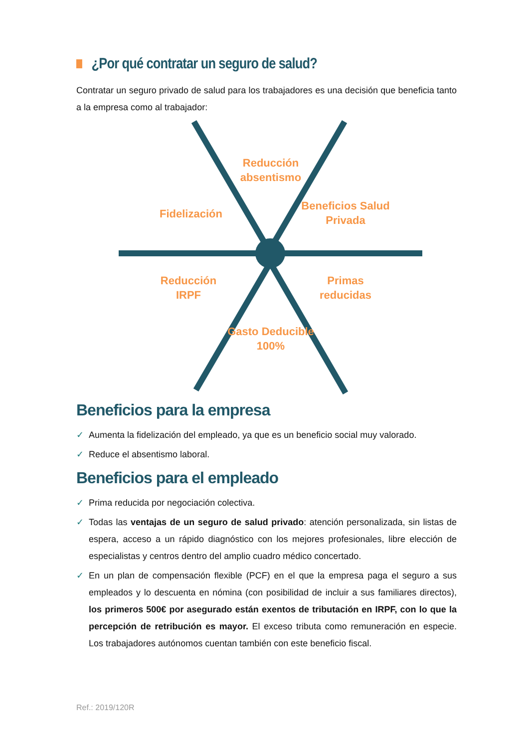¿Por qué contratar un seguro de salud?
Contratar un seguro privado de salud para los trabajadores es una decisión que beneficia tanto a la empresa como al trabajador:
Reducción absentismo
Fidelización
Beneficios Salud Privada
Reducción IRPF
Primas reducidas
Gasto Deducible 100%
Beneficios para la empresa
✓ Aumenta la fidelización del empleado, ya que es un beneficio social muy valorado.
✓ Reduce el absentismo laboral.
Beneficios para el empleado
✓ Prima reducida por negociación colectiva.
✓ Todas las ventajas de un seguro de salud privado: atención personalizada, sin listas de espera, acceso a un rápido diagnóstico con los mejores profesionales, libre elección de especialistas y centros dentro del amplio cuadro médico concertado.
✓ En un plan de compensación flexible (PCF) en el que la empresa paga el seguro a sus empleados y lo descuenta en nómina (con posibilidad de incluir a sus familiares directos), los primeros 500€ por asegurado están exentos de tributación en IRPF, con lo que la percepción de retribución es mayor. El exceso tributa como remuneración en especie. Los trabajadores autónomos cuentan también con este beneficio fiscal.
Ref.: 2019/120R